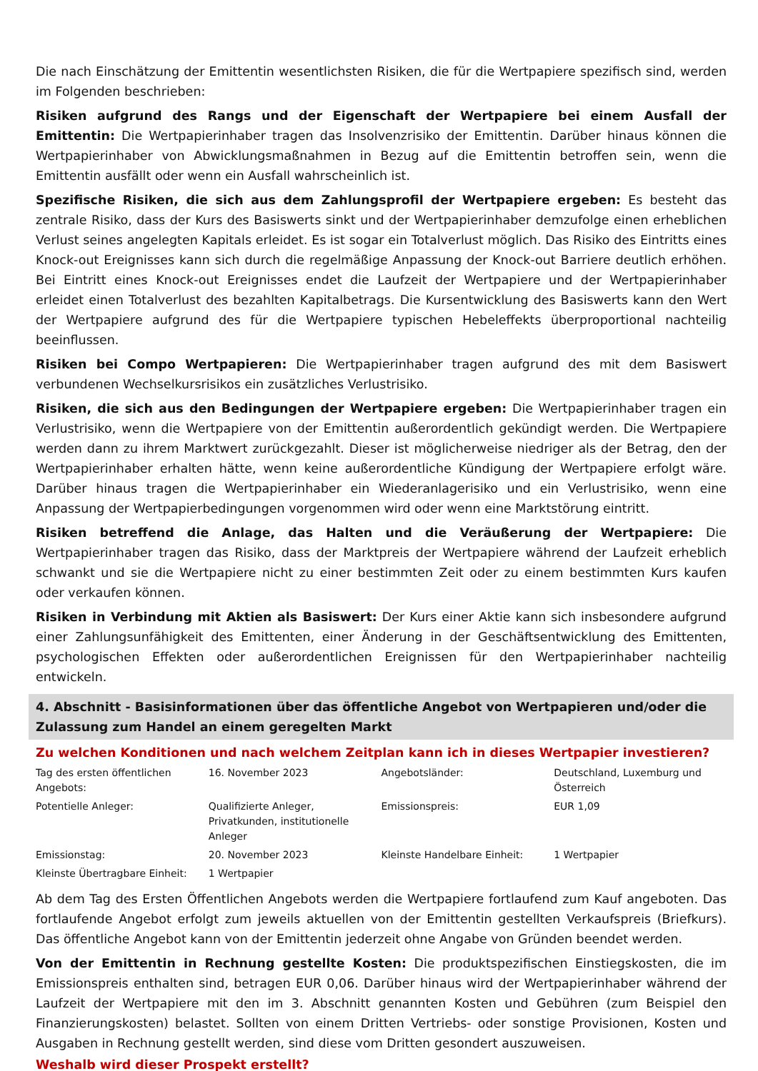Die nach Einschätzung der Emittentin wesentlichsten Risiken, die für die Wertpapiere spezifisch sind, werden im Folgenden beschrieben:
Risiken aufgrund des Rangs und der Eigenschaft der Wertpapiere bei einem Ausfall der Emittentin: Die Wertpapierinhaber tragen das Insolvenzrisiko der Emittentin. Darüber hinaus können die Wertpapierinhaber von Abwicklungsmaßnahmen in Bezug auf die Emittentin betroffen sein, wenn die Emittentin ausfällt oder wenn ein Ausfall wahrscheinlich ist.
Spezifische Risiken, die sich aus dem Zahlungsprofil der Wertpapiere ergeben: Es besteht das zentrale Risiko, dass der Kurs des Basiswerts sinkt und der Wertpapierinhaber demzufolge einen erheblichen Verlust seines angelegten Kapitals erleidet. Es ist sogar ein Totalverlust möglich. Das Risiko des Eintritts eines Knock-out Ereignisses kann sich durch die regelmäßige Anpassung der Knock-out Barriere deutlich erhöhen. Bei Eintritt eines Knock-out Ereignisses endet die Laufzeit der Wertpapiere und der Wertpapierinhaber erleidet einen Totalverlust des bezahlten Kapitalbetrags. Die Kursentwicklung des Basiswerts kann den Wert der Wertpapiere aufgrund des für die Wertpapiere typischen Hebeleffekts überproportional nachteilig beeinflussen.
Risiken bei Compo Wertpapieren: Die Wertpapierinhaber tragen aufgrund des mit dem Basiswert verbundenen Wechselkursrisikos ein zusätzliches Verlustrisiko.
Risiken, die sich aus den Bedingungen der Wertpapiere ergeben: Die Wertpapierinhaber tragen ein Verlustrisiko, wenn die Wertpapiere von der Emittentin außerordentlich gekündigt werden. Die Wertpapiere werden dann zu ihrem Marktwert zurückgezahlt. Dieser ist möglicherweise niedriger als der Betrag, den der Wertpapierinhaber erhalten hätte, wenn keine außerordentliche Kündigung der Wertpapiere erfolgt wäre. Darüber hinaus tragen die Wertpapierinhaber ein Wiederanlagerisiko und ein Verlustrisiko, wenn eine Anpassung der Wertpapierbedingungen vorgenommen wird oder wenn eine Marktstörung eintritt.
Risiken betreffend die Anlage, das Halten und die Veräußerung der Wertpapiere: Die Wertpapierinhaber tragen das Risiko, dass der Marktpreis der Wertpapiere während der Laufzeit erheblich schwankt und sie die Wertpapiere nicht zu einer bestimmten Zeit oder zu einem bestimmten Kurs kaufen oder verkaufen können.
Risiken in Verbindung mit Aktien als Basiswert: Der Kurs einer Aktie kann sich insbesondere aufgrund einer Zahlungsunfähigkeit des Emittenten, einer Änderung in der Geschäftsentwicklung des Emittenten, psychologischen Effekten oder außerordentlichen Ereignissen für den Wertpapierinhaber nachteilig entwickeln.
4. Abschnitt - Basisinformationen über das öffentliche Angebot von Wertpapieren und/oder die Zulassung zum Handel an einem geregelten Markt
Zu welchen Konditionen und nach welchem Zeitplan kann ich in dieses Wertpapier investieren?
| Tag des ersten öffentlichen Angebots: | 16. November 2023 | Angebotsländer: | Deutschland, Luxemburg und Österreich |
| Potentielle Anleger: | Qualifizierte Anleger, Privatkunden, institutionelle Anleger | Emissionspreis: | EUR 1,09 |
| Emissionstag: | 20. November 2023 | Kleinste Handelbare Einheit: | 1 Wertpapier |
| Kleinste Übertragbare Einheit: | 1 Wertpapier | | |
Ab dem Tag des Ersten Öffentlichen Angebots werden die Wertpapiere fortlaufend zum Kauf angeboten. Das fortlaufende Angebot erfolgt zum jeweils aktuellen von der Emittentin gestellten Verkaufspreis (Briefkurs). Das öffentliche Angebot kann von der Emittentin jederzeit ohne Angabe von Gründen beendet werden.
Von der Emittentin in Rechnung gestellte Kosten: Die produktspezifischen Einstiegskosten, die im Emissionspreis enthalten sind, betragen EUR 0,06. Darüber hinaus wird der Wertpapierinhaber während der Laufzeit der Wertpapiere mit den im 3. Abschnitt genannten Kosten und Gebühren (zum Beispiel den Finanzierungskosten) belastet. Sollten von einem Dritten Vertriebs- oder sonstige Provisionen, Kosten und Ausgaben in Rechnung gestellt werden, sind diese vom Dritten gesondert auszuweisen.
Weshalb wird dieser Prospekt erstellt?